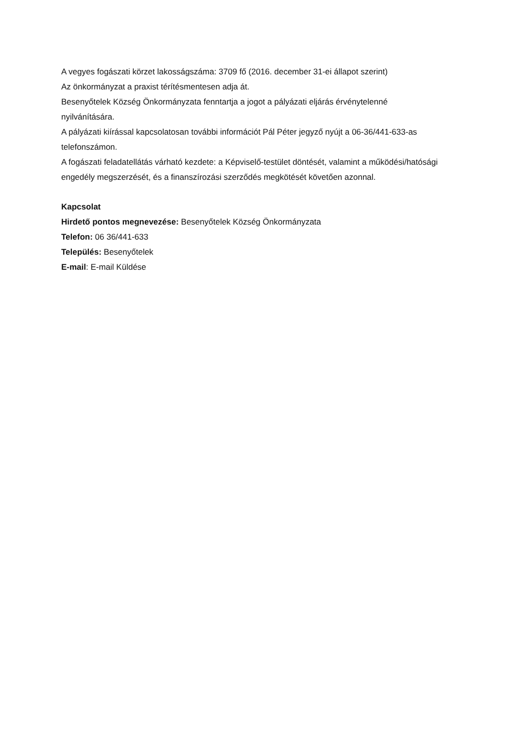A vegyes fogászati körzet lakosságszáma: 3709 fő (2016. december 31-ei állapot szerint)
Az önkormányzat a praxist térítésmentesen adja át.
Besenyőtelek Község Önkormányzata fenntartja a jogot a pályázati eljárás érvénytelenné nyilvánítására.
A pályázati kiírással kapcsolatosan további információt Pál Péter jegyző nyújt a 06-36/441-633-as telefonszámon.
A fogászati feladatellátás várható kezdete: a Képviselő-testület döntését, valamint a működési/hatósági engedély megszerzését, és a finanszírozási szerződés megkötését követően azonnal.
Kapcsolat
Hirdető pontos megnevezése: Besenyőtelek Község Önkormányzata
Telefon: 06 36/441-633
Település: Besenyőtelek
E-mail: E-mail Küldése